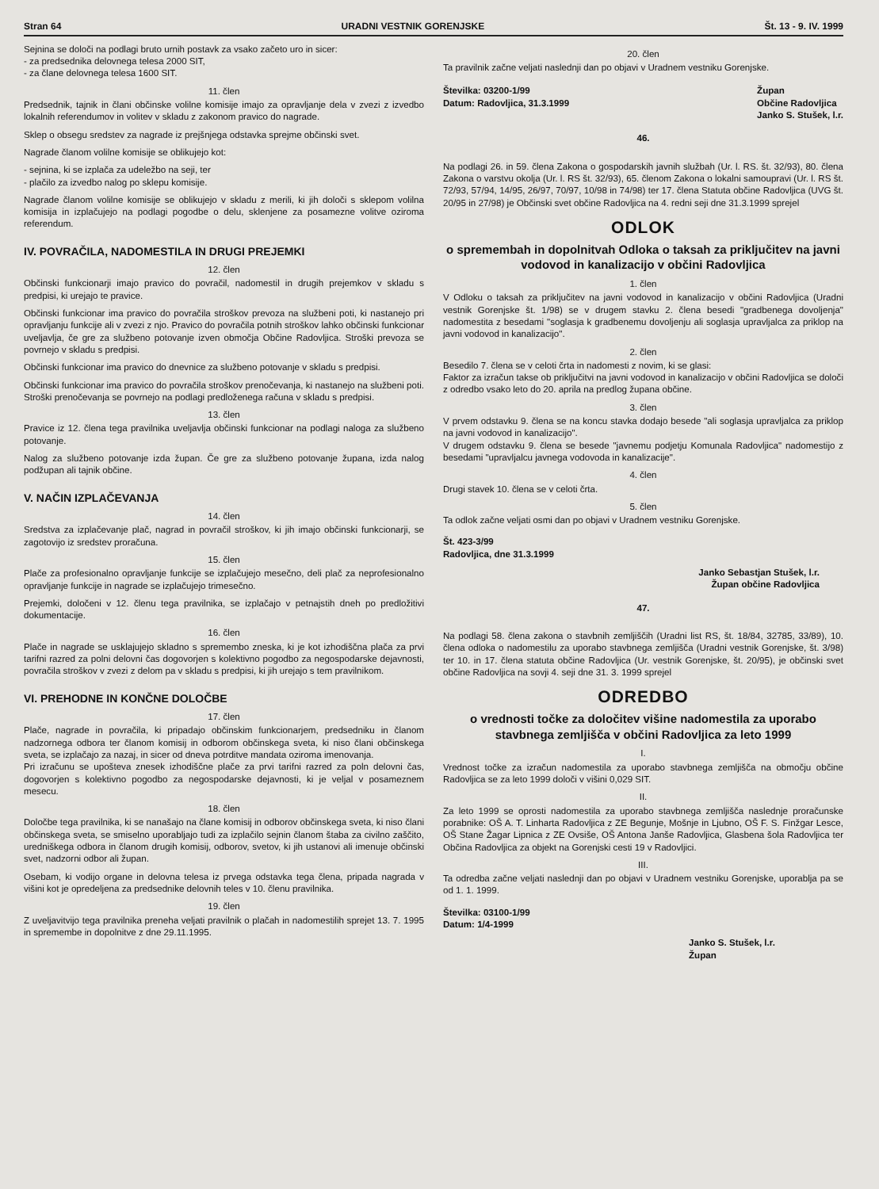Stran 64 URADNI VESTNIK GORENJSKE Št. 13 - 9. IV. 1999
Sejnina se določi na podlagi bruto urnih postavk za vsako začeto uro in sicer:
- za predsednika delovnega telesa 2000 SIT,
- za člane delovnega telesa 1600 SIT.
11. člen
Predsednik, tajnik in člani občinske volilne komisije imajo za opravljanje dela v zvezi z izvedbo lokalnih referendumov in volitev v skladu z zakonom pravico do nagrade.
Sklep o obsegu sredstev za nagrade iz prejšnjega odstavka sprejme občinski svet.
Nagrade članom volilne komisije se oblikujejo kot:
- sejnina, ki se izplača za udeležbo na seji, ter
- plačilo za izvedbo nalog po sklepu komisije.
Nagrade članom volilne komisije se oblikujejo v skladu z merili, ki jih določi s sklepom volilna komisija in izplačujejo na podlagi pogodbe o delu, sklenjene za posamezne volitve oziroma referendum.
IV. POVRAČILA, NADOMESTILA IN DRUGI PREJEMKI
12. člen
Občinski funkcionarji imajo pravico do povračil, nadomestil in drugih prejemkov v skladu s predpisi, ki urejajo te pravice.
Občinski funkcionar ima pravico do povračila stroškov prevoza na službeni poti, ki nastanejo pri opravljanju funkcije ali v zvezi z njo. Pravico do povračila potnih stroškov lahko občinski funkcionar uveljavlja, če gre za službeno potovanje izven območja Občine Radovljica. Stroški prevoza se povrnejo v skladu s predpisi.
Občinski funkcionar ima pravico do dnevnice za službeno potovanje v skladu s predpisi.
Občinski funkcionar ima pravico do povračila stroškov prenočevanja, ki nastanejo na službeni poti. Stroški prenočevanja se povrnejo na podlagi predloženega računa v skladu s predpisi.
13. člen
Pravice iz 12. člena tega pravilnika uveljavlja občinski funkcionar na podlagi naloga za službeno potovanje.
Nalog za službeno potovanje izda župan. Če gre za službeno potovanje župana, izda nalog podžupan ali tajnik občine.
V. NAČIN IZPLAČEVANJA
14. člen
Sredstva za izplačevanje plač, nagrad in povračil stroškov, ki jih imajo občinski funkcionarji, se zagotovijo iz sredstev proračuna.
15. člen
Plače za profesionalno opravljanje funkcije se izplačujejo mesečno, deli plač za neprofesionalno opravljanje funkcije in nagrade se izplačujejo trimesečno.
Prejemki, določeni v 12. členu tega pravilnika, se izplačajo v petnajstih dneh po predložitivi dokumentacije.
16. člen
Plače in nagrade se usklajujejo skladno s spremembo zneska, ki je kot izhodiščna plača za prvi tarifni razred za polni delovni čas dogovorjen s kolektivno pogodbo za negospodarske dejavnosti, povračila stroškov v zvezi z delom pa v skladu s predpisi, ki jih urejajo s tem pravilnikom.
VI. PREHODNE IN KONČNE DOLOČBE
17. člen
Plače, nagrade in povračila, ki pripadajo občinskim funkcionarjem, predsedniku in članom nadzornega odbora ter članom komisij in odborom občinskega sveta, ki niso člani občinskega sveta, se izplačajo za nazaj, in sicer od dneva potrditve mandata oziroma imenovanja.
Pri izračunu se upošteva znesek izhodiščne plače za prvi tarifni razred za poln delovni čas, dogovorjen s kolektivno pogodbo za negospodarske dejavnosti, ki je veljal v posameznem mesecu.
18. člen
Določbe tega pravilnika, ki se nanašajo na člane komisij in odborov občinskega sveta, ki niso člani občinskega sveta, se smiselno uporabljajo tudi za izplačilo sejnin članom štaba za civilno zaščito, uredniškega odbora in članom drugih komisij, odborov, svetov, ki jih ustanovi ali imenuje občinski svet, nadzorni odbor ali župan.
Osebam, ki vodijo organe in delovna telesa iz prvega odstavka tega člena, pripada nagrada v višini kot je opredeljena za predsednike delovnih teles v 10. členu pravilnika.
19. člen
Z uveljavitvijo tega pravilnika preneha veljati pravilnik o plačah in nadomestilih sprejet 13. 7. 1995 in spremembe in dopolnitve z dne 29.11.1995.
20. člen
Ta pravilnik začne veljati naslednji dan po objavi v Uradnem vestniku Gorenjske.
Številka: 03200-1/99
Datum: Radovljica, 31.3.1999 Župan
Občine Radovljica
Janko S. Stušek, l.r.
46.
Na podlagi 26. in 59. člena Zakona o gospodarskih javnih službah (Ur. l. RS. št. 32/93), 80. člena Zakona o varstvu okolja (Ur. l. RS št. 32/93), 65. členom Zakona o lokalni samoupravi (Ur. l. RS št. 72/93, 57/94, 14/95, 26/97, 70/97, 10/98 in 74/98) ter 17. člena Statuta občine Radovljica (UVG št. 20/95 in 27/98) je Občinski svet občine Radovljica na 4. redni seji dne 31.3.1999 sprejel
ODLOK
o spremembah in dopolnitvah Odloka o taksah za priključitev na javni vodovod in kanalizacijo v občini Radovljica
1. člen
V Odloku o taksah za priključitev na javni vodovod in kanalizacijo v občini Radovljica (Uradni vestnik Gorenjske št. 1/98) se v drugem stavku 2. člena besedi "gradbenega dovoljenja" nadomestita z besedami "soglasja k gradbenemu dovoljenju ali soglasja upravljalca za priklop na javni vodovod in kanalizacijo".
2. člen
Besedilo 7. člena se v celoti črta in nadomesti z novim, ki se glasi:
Faktor za izračun takse ob priključitvi na javni vodovod in kanalizacijo v občini Radovljica se določi z odredbo vsako leto do 20. aprila na predlog župana občine.
3. člen
V prvem odstavku 9. člena se na koncu stavka dodajo besede "ali soglasja upravljalca za priklop na javni vodovod in kanalizacijo".
V drugem odstavku 9. člena se besede "javnemu podjetju Komunala Radovljica" nadomestijo z besedami "upravljalcu javnega vodovoda in kanalizacije".
4. člen
Drugi stavek 10. člena se v celoti črta.
5. člen
Ta odlok začne veljati osmi dan po objavi v Uradnem vestniku Gorenjske.
Št. 423-3/99
Radovljica, dne 31.3.1999
Janko Sebastjan Stušek, l.r.
Župan občine Radovljica
47.
Na podlagi 58. člena zakona o stavbnih zemljiščih (Uradni list RS, št. 18/84, 32785, 33/89), 10. člena odloka o nadomestilu za uporabo stavbnega zemljišča (Uradni vestnik Gorenjske, št. 3/98) ter 10. in 17. člena statuta občine Radovljica (Ur. vestnik Gorenjske, št. 20/95), je občinski svet občine Radovljica na sovji 4. seji dne 31. 3. 1999 sprejel
ODREDBO
o vrednosti točke za določitev višine nadomestila za uporabo stavbnega zemljišča v občini Radovljica za leto 1999
I.
Vrednost točke za izračun nadomestila za uporabo stavbnega zemljišča na območju občine Radovljica se za leto 1999 določi v višini 0,029 SIT.
II.
Za leto 1999 se oprosti nadomestila za uporabo stavbnega zemljišča naslednje proračunske porabnike: OŠ A. T. Linharta Radovljica z ZE Begunje, Mošnje in Ljubno, OŠ F. S. Finžgar Lesce, OŠ Stane Žagar Lipnica z ZE Ovsiše, OŠ Antona Janše Radovljica, Glasbena šola Radovljica ter Občina Radovljica za objekt na Gorenjski cesti 19 v Radovljici.
III.
Ta odredba začne veljati naslednji dan po objavi v Uradnem vestniku Gorenjske, uporablja pa se od 1. 1. 1999.
Številka: 03100-1/99
Datum: 1/4-1999
Janko S. Stušek, l.r.
Župan